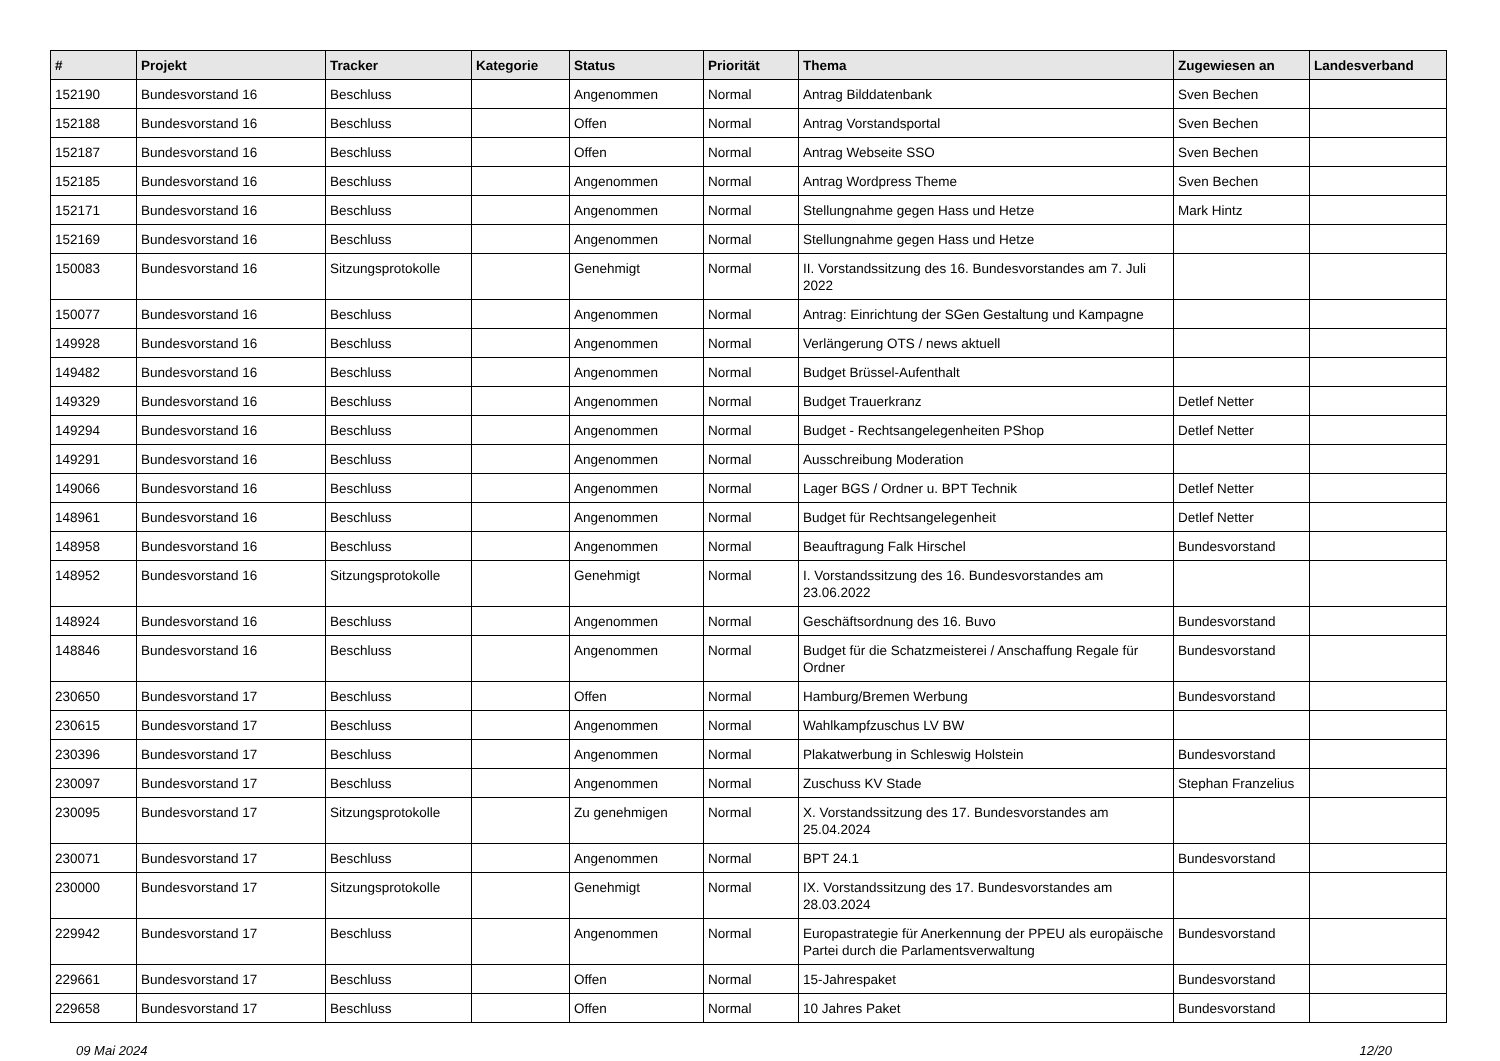| # | Projekt | Tracker | Kategorie | Status | Priorität | Thema | Zugewiesen an | Landesverband |
| --- | --- | --- | --- | --- | --- | --- | --- | --- |
| 152190 | Bundesvorstand 16 | Beschluss | | Angenommen | Normal | Antrag Bilddatenbank | Sven Bechen | |
| 152188 | Bundesvorstand 16 | Beschluss | | Offen | Normal | Antrag Vorstandsportal | Sven Bechen | |
| 152187 | Bundesvorstand 16 | Beschluss | | Offen | Normal | Antrag Webseite SSO | Sven Bechen | |
| 152185 | Bundesvorstand 16 | Beschluss | | Angenommen | Normal | Antrag Wordpress Theme | Sven Bechen | |
| 152171 | Bundesvorstand 16 | Beschluss | | Angenommen | Normal | Stellungnahme gegen Hass und Hetze | Mark Hintz | |
| 152169 | Bundesvorstand 16 | Beschluss | | Angenommen | Normal | Stellungnahme gegen Hass und Hetze | | |
| 150083 | Bundesvorstand 16 | Sitzungsprotokolle | | Genehmigt | Normal | II. Vorstandssitzung des 16. Bundesvorstandes am 7. Juli 2022 | | |
| 150077 | Bundesvorstand 16 | Beschluss | | Angenommen | Normal | Antrag: Einrichtung der SGen Gestaltung und Kampagne | | |
| 149928 | Bundesvorstand 16 | Beschluss | | Angenommen | Normal | Verlängerung OTS / news aktuell | | |
| 149482 | Bundesvorstand 16 | Beschluss | | Angenommen | Normal | Budget Brüssel-Aufenthalt | | |
| 149329 | Bundesvorstand 16 | Beschluss | | Angenommen | Normal | Budget Trauerkranz | Detlef Netter | |
| 149294 | Bundesvorstand 16 | Beschluss | | Angenommen | Normal | Budget - Rechtsangelegenheiten PShop | Detlef Netter | |
| 149291 | Bundesvorstand 16 | Beschluss | | Angenommen | Normal | Ausschreibung Moderation | | |
| 149066 | Bundesvorstand 16 | Beschluss | | Angenommen | Normal | Lager BGS / Ordner u. BPT Technik | Detlef Netter | |
| 148961 | Bundesvorstand 16 | Beschluss | | Angenommen | Normal | Budget für Rechtsangelegenheit | Detlef Netter | |
| 148958 | Bundesvorstand 16 | Beschluss | | Angenommen | Normal | Beauftragung Falk Hirschel | Bundesvorstand | |
| 148952 | Bundesvorstand 16 | Sitzungsprotokolle | | Genehmigt | Normal | I. Vorstandssitzung des 16. Bundesvorstandes am 23.06.2022 | | |
| 148924 | Bundesvorstand 16 | Beschluss | | Angenommen | Normal | Geschäftsordnung des 16. Buvo | Bundesvorstand | |
| 148846 | Bundesvorstand 16 | Beschluss | | Angenommen | Normal | Budget für die Schatzmeisterei / Anschaffung Regale für Ordner | Bundesvorstand | |
| 230650 | Bundesvorstand 17 | Beschluss | | Offen | Normal | Hamburg/Bremen Werbung | Bundesvorstand | |
| 230615 | Bundesvorstand 17 | Beschluss | | Angenommen | Normal | Wahlkampfzuschus LV BW | | |
| 230396 | Bundesvorstand 17 | Beschluss | | Angenommen | Normal | Plakatwerbung in Schleswig Holstein | Bundesvorstand | |
| 230097 | Bundesvorstand 17 | Beschluss | | Angenommen | Normal | Zuschuss KV Stade | Stephan Franzelius | |
| 230095 | Bundesvorstand 17 | Sitzungsprotokolle | | Zu genehmigen | Normal | X. Vorstandssitzung des 17. Bundesvorstandes am 25.04.2024 | | |
| 230071 | Bundesvorstand 17 | Beschluss | | Angenommen | Normal | BPT 24.1 | Bundesvorstand | |
| 230000 | Bundesvorstand 17 | Sitzungsprotokolle | | Genehmigt | Normal | IX. Vorstandssitzung des 17. Bundesvorstandes am 28.03.2024 | | |
| 229942 | Bundesvorstand 17 | Beschluss | | Angenommen | Normal | Europastrategie für Anerkennung der PPEU als europäische Partei durch die Parlamentsverwaltung | Bundesvorstand | |
| 229661 | Bundesvorstand 17 | Beschluss | | Offen | Normal | 15-Jahrespaket | Bundesvorstand | |
| 229658 | Bundesvorstand 17 | Beschluss | | Offen | Normal | 10 Jahres Paket | Bundesvorstand | |
09 Mai 2024 12/20